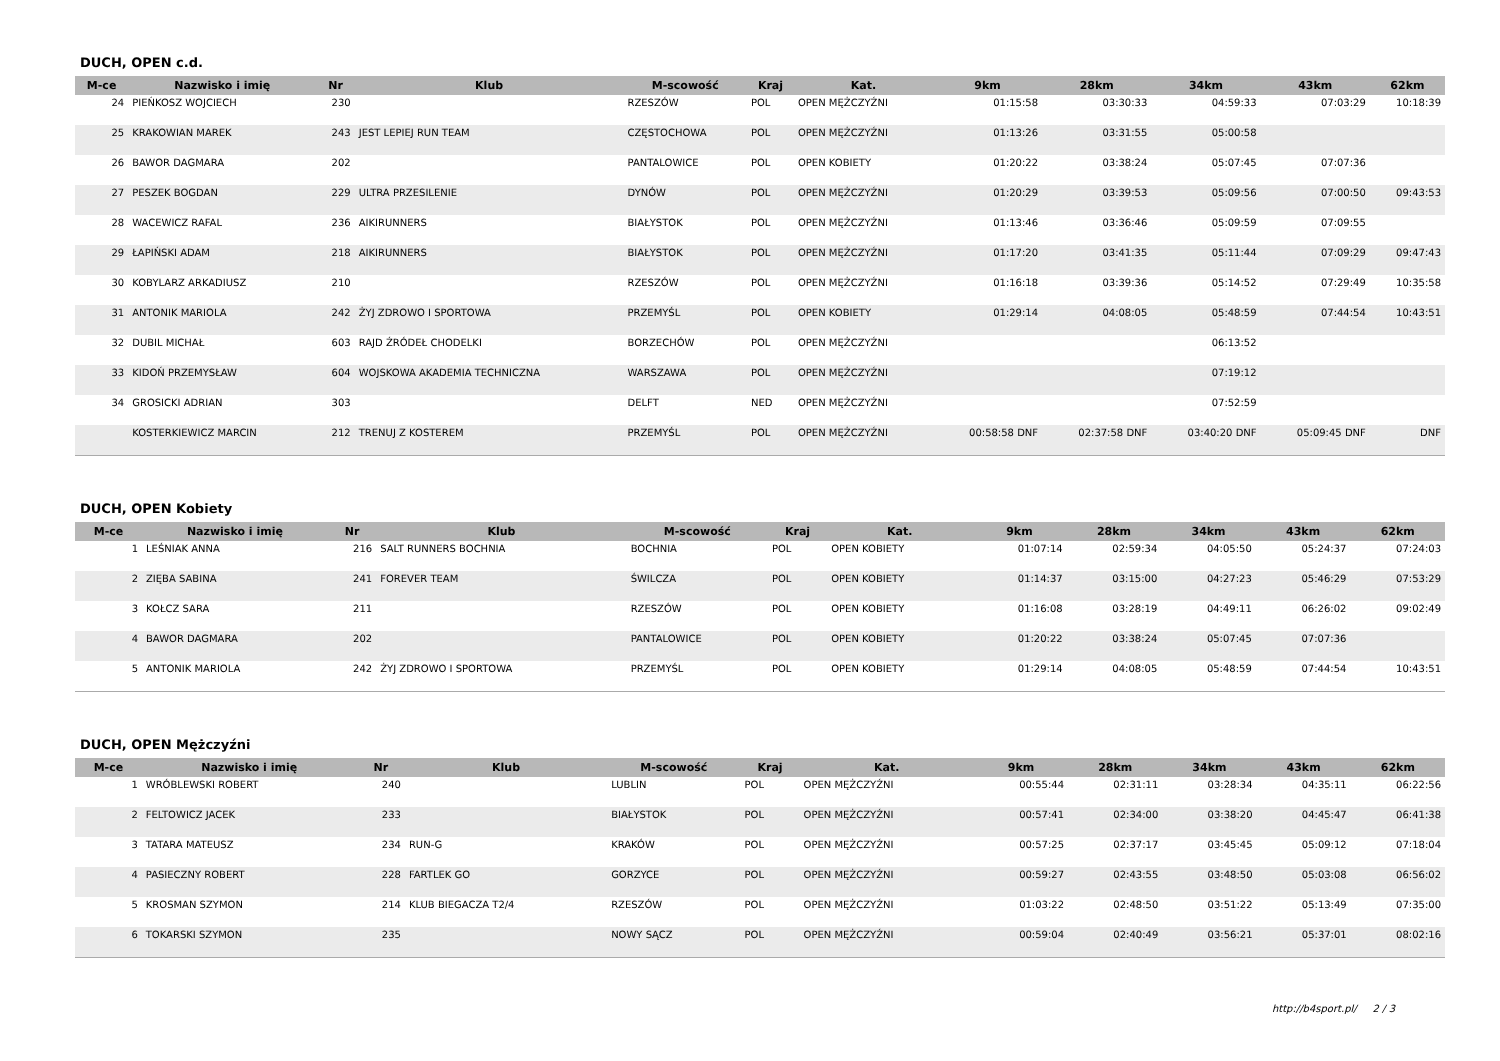DUCH, OPEN c.d.
| M-ce | Nazwisko i imię | Nr | Klub | M-scowość | Kraj | Kat. | 9km | 28km | 34km | 43km | 62km |
| --- | --- | --- | --- | --- | --- | --- | --- | --- | --- | --- | --- |
| 24 | PIEŃKOSZ WOJCIECH | 230 | | RZESZÓW | POL | OPEN MĘŻCZYŹNI | 01:15:58 | 03:30:33 | 04:59:33 | 07:03:29 | 10:18:39 |
| 25 | KRAKOWIAN MAREK | 243 | JEST LEPIEJ RUN TEAM | CZĘSTOCHOWA | POL | OPEN MĘŻCZYŹNI | 01:13:26 | 03:31:55 | 05:00:58 | | |
| 26 | BAWOR DAGMARA | 202 | | PANTALOWICE | POL | OPEN KOBIETY | 01:20:22 | 03:38:24 | 05:07:45 | 07:07:36 | |
| 27 | PESZEK BOGDAN | 229 | ULTRA PRZESILENIE | DYNÓW | POL | OPEN MĘŻCZYŹNI | 01:20:29 | 03:39:53 | 05:09:56 | 07:00:50 | 09:43:53 |
| 28 | WACEWICZ RAFAL | 236 | AIKIRUNNERS | BIAŁYSTOK | POL | OPEN MĘŻCZYŹNI | 01:13:46 | 03:36:46 | 05:09:59 | 07:09:55 | |
| 29 | ŁAPIŃSKI ADAM | 218 | AIKIRUNNERS | BIAŁYSTOK | POL | OPEN MĘŻCZYŹNI | 01:17:20 | 03:41:35 | 05:11:44 | 07:09:29 | 09:47:43 |
| 30 | KOBYLARZ ARKADIUSZ | 210 | | RZESZÓW | POL | OPEN MĘŻCZYŹNI | 01:16:18 | 03:39:36 | 05:14:52 | 07:29:49 | 10:35:58 |
| 31 | ANTONIK MARIOLA | 242 | ŻYJ ZDROWO I SPORTOWA | PRZEMYŚL | POL | OPEN KOBIETY | 01:29:14 | 04:08:05 | 05:48:59 | 07:44:54 | 10:43:51 |
| 32 | DUBIL MICHAŁ | 603 | RAJD ŹRÓDEŁ CHODELKI | BORZECHÓW | POL | OPEN MĘŻCZYŹNI | | | 06:13:52 | | |
| 33 | KIDOŃ PRZEMYSŁAW | 604 | WOJSKOWA AKADEMIA TECHNICZNA | WARSZAWA | POL | OPEN MĘŻCZYŹNI | | | 07:19:12 | | |
| 34 | GROSICKI ADRIAN | 303 | | DELFT | NED | OPEN MĘŻCZYŹNI | | | 07:52:59 | | |
| | KOSTERKIEWICZ MARCIN | 212 | TRENUJ Z KOSTEREM | PRZEMYŚL | POL | OPEN MĘŻCZYŹNI | 00:58:58 DNF | 02:37:58 DNF | 03:40:20 DNF | 05:09:45 DNF | DNF |
DUCH, OPEN Kobiety
| M-ce | Nazwisko i imię | Nr | Klub | M-scowość | Kraj | Kat. | 9km | 28km | 34km | 43km | 62km |
| --- | --- | --- | --- | --- | --- | --- | --- | --- | --- | --- | --- |
| 1 | LEŚNIAK ANNA | 216 | SALT RUNNERS BOCHNIA | BOCHNIA | POL | OPEN KOBIETY | 01:07:14 | 02:59:34 | 04:05:50 | 05:24:37 | 07:24:03 |
| 2 | ZIĘBA SABINA | 241 | FOREVER TEAM | ŚWILCZA | POL | OPEN KOBIETY | 01:14:37 | 03:15:00 | 04:27:23 | 05:46:29 | 07:53:29 |
| 3 | KOŁCZ SARA | 211 | | RZESZÓW | POL | OPEN KOBIETY | 01:16:08 | 03:28:19 | 04:49:11 | 06:26:02 | 09:02:49 |
| 4 | BAWOR DAGMARA | 202 | | PANTALOWICE | POL | OPEN KOBIETY | 01:20:22 | 03:38:24 | 05:07:45 | 07:07:36 | |
| 5 | ANTONIK MARIOLA | 242 | ŻYJ ZDROWO I SPORTOWA | PRZEMYŚL | POL | OPEN KOBIETY | 01:29:14 | 04:08:05 | 05:48:59 | 07:44:54 | 10:43:51 |
DUCH, OPEN Mężczyźni
| M-ce | Nazwisko i imię | Nr | Klub | M-scowość | Kraj | Kat. | 9km | 28km | 34km | 43km | 62km |
| --- | --- | --- | --- | --- | --- | --- | --- | --- | --- | --- | --- |
| 1 | WRÓBLEWSKI ROBERT | 240 | | LUBLIN | POL | OPEN MĘŻCZYŹNI | 00:55:44 | 02:31:11 | 03:28:34 | 04:35:11 | 06:22:56 |
| 2 | FELTOWICZ JACEK | 233 | | BIAŁYSTOK | POL | OPEN MĘŻCZYŹNI | 00:57:41 | 02:34:00 | 03:38:20 | 04:45:47 | 06:41:38 |
| 3 | TATARA MATEUSZ | 234 | RUN-G | KRAKÓW | POL | OPEN MĘŻCZYŹNI | 00:57:25 | 02:37:17 | 03:45:45 | 05:09:12 | 07:18:04 |
| 4 | PASIECZNY ROBERT | 228 | FARTLEK GO | GORZYCE | POL | OPEN MĘŻCZYŹNI | 00:59:27 | 02:43:55 | 03:48:50 | 05:03:08 | 06:56:02 |
| 5 | KROSMAN SZYMON | 214 | KLUB BIEGACZA T2/4 | RZESZÓW | POL | OPEN MĘŻCZYŹNI | 01:03:22 | 02:48:50 | 03:51:22 | 05:13:49 | 07:35:00 |
| 6 | TOKARSKI SZYMON | 235 | | NOWY SĄCZ | POL | OPEN MĘŻCZYŹNI | 00:59:04 | 02:40:49 | 03:56:21 | 05:37:01 | 08:02:16 |
http://b4sport.pl/ 2 / 3